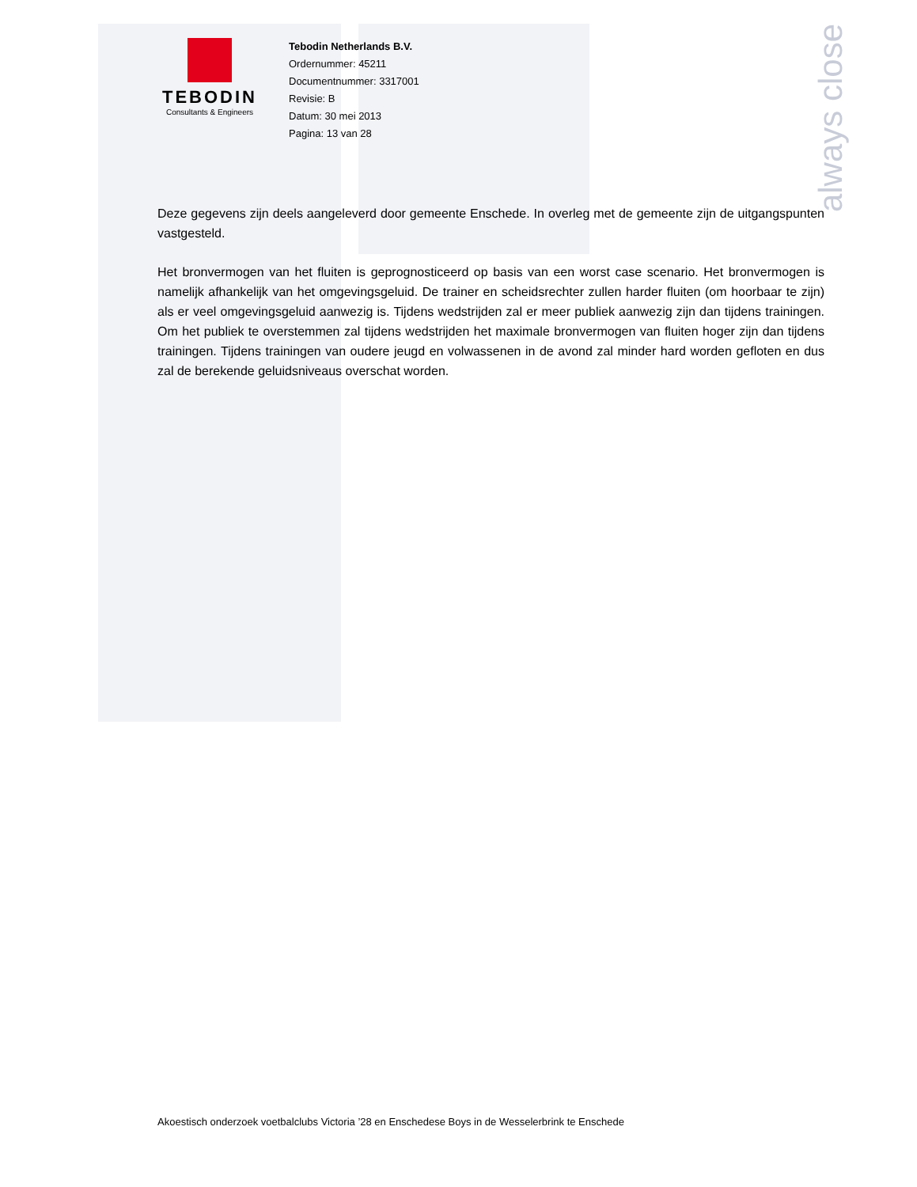always close
TEBODIN
Consultants & Engineers
Tebodin Netherlands B.V.
Ordernummer: 45211
Documentnummer: 3317001
Revisie: B
Datum: 30 mei 2013
Pagina: 13 van 28
Deze gegevens zijn deels aangeleverd door gemeente Enschede. In overleg met de gemeente zijn de uitgangspunten vastgesteld.
Het bronvermogen van het fluiten is geprognosticeerd op basis van een worst case scenario. Het bronvermogen is namelijk afhankelijk van het omgevingsgeluid. De trainer en scheidsrechter zullen harder fluiten (om hoorbaar te zijn) als er veel omgevingsgeluid aanwezig is. Tijdens wedstrijden zal er meer publiek aanwezig zijn dan tijdens trainingen. Om het publiek te overstemmen zal tijdens wedstrijden het maximale bronvermogen van fluiten hoger zijn dan tijdens trainingen. Tijdens trainingen van oudere jeugd en volwassenen in de avond zal minder hard worden gefloten en dus zal de berekende geluidsniveaus overschat worden.
Akoestisch onderzoek voetbalclubs Victoria ’28 en Enschedese Boys in de Wesselerbrink te Enschede